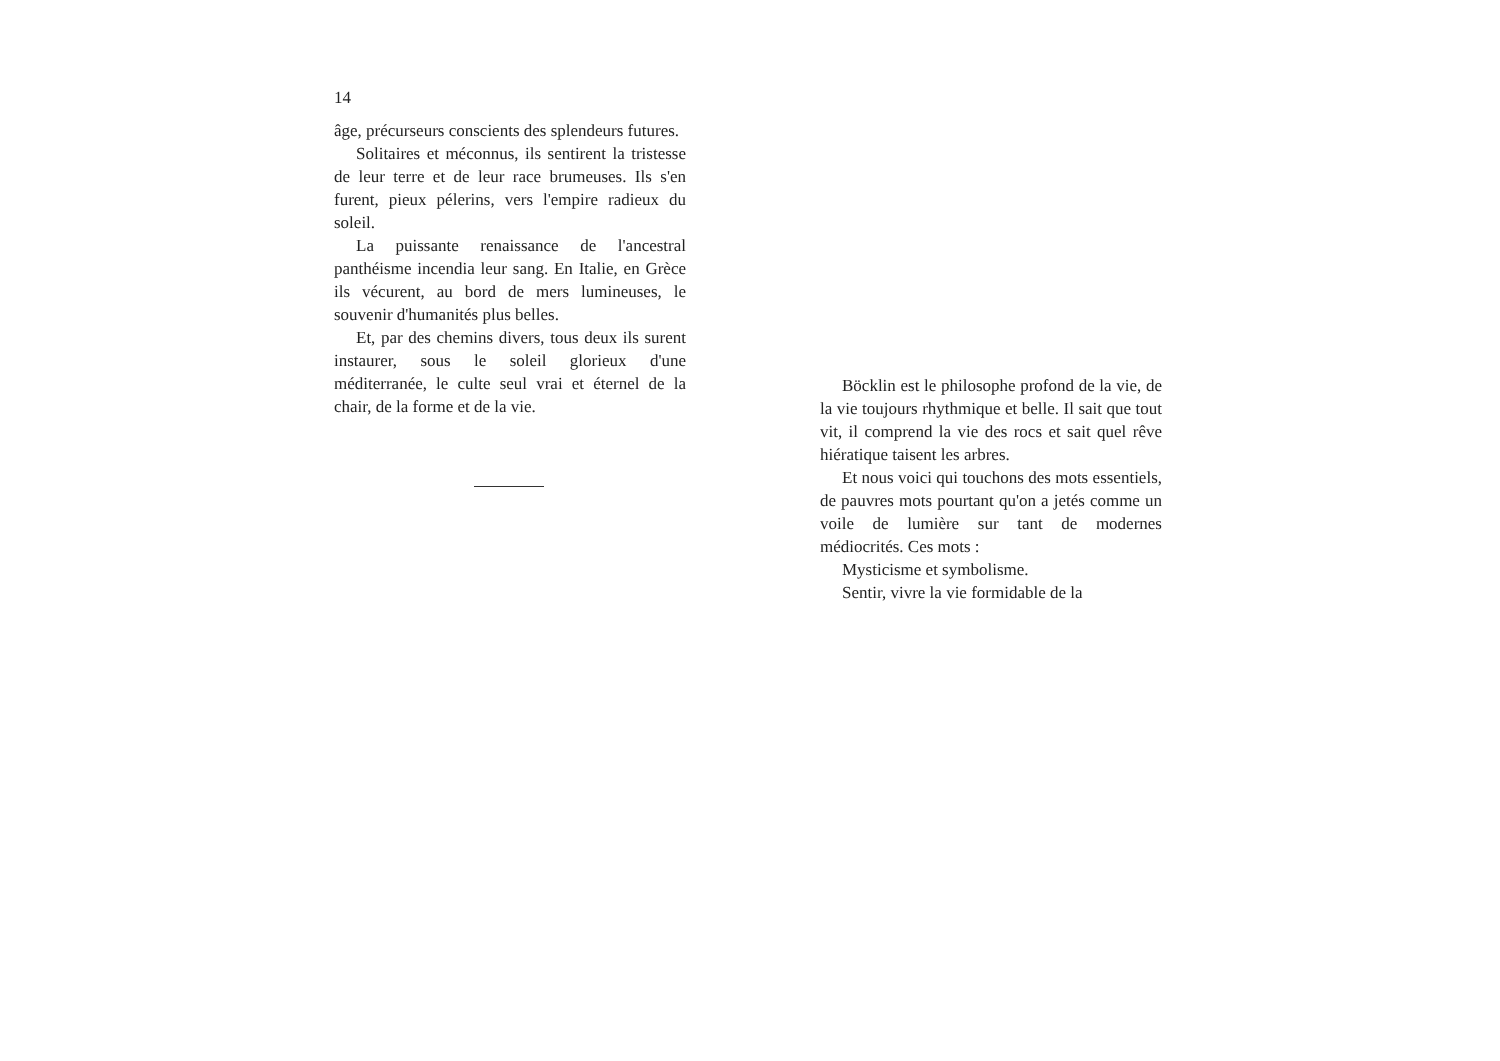14
âge, précurseurs conscients des splendeurs futures.
Solitaires et méconnus, ils sentirent la tristesse de leur terre et de leur race brumeuses. Ils s'en furent, pieux pélerins, vers l'empire radieux du soleil.
La puissante renaissance de l'ancestral panthéisme incendia leur sang. En Italie, en Grèce ils vécurent, au bord de mers lumineuses, le souvenir d'humanités plus belles.
Et, par des chemins divers, tous deux ils surent instaurer, sous le soleil glorieux d'une méditerranée, le culte seul vrai et éternel de la chair, de la forme et de la vie.
Böcklin est le philosophe profond de la vie, de la vie toujours rhythmique et belle. Il sait que tout vit, il comprend la vie des rocs et sait quel rêve hiératique taisent les arbres.
Et nous voici qui touchons des mots essentiels, de pauvres mots pourtant qu'on a jetés comme un voile de lumière sur tant de modernes médiocrités. Ces mots :
Mysticisme et symbolisme.
Sentir, vivre la vie formidable de la